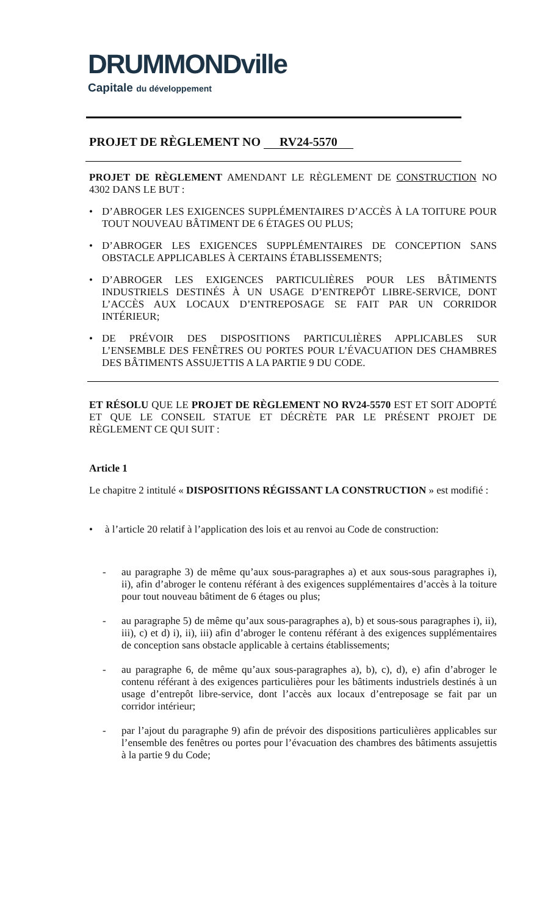DRUMMONDville
Capitale du développement
PROJET DE RÈGLEMENT NO RV24-5570
PROJET DE RÈGLEMENT AMENDANT LE RÈGLEMENT DE CONSTRUCTION NO 4302 DANS LE BUT :
• D’ABROGER LES EXIGENCES SUPPLÉMENTAIRES D’ACCÈS À LA TOITURE POUR TOUT NOUVEAU BÂTIMENT DE 6 ÉTAGES OU PLUS;
• D’ABROGER LES EXIGENCES SUPPLÉMENTAIRES DE CONCEPTION SANS OBSTACLE APPLICABLES À CERTAINS ÉTABLISSEMENTS;
• D’ABROGER LES EXIGENCES PARTICULIÈRES POUR LES BÂTIMENTS INDUSTRIELS DESTINÉS À UN USAGE D’ENTREPÔT LIBRE-SERVICE, DONT L’ACCÈS AUX LOCAUX D’ENTREPOSAGE SE FAIT PAR UN CORRIDOR INTÉRIEUR;
• DE PRÉVOIR DES DISPOSITIONS PARTICULIÈRES APPLICABLES SUR L’ENSEMBLE DES FENÊTRES OU PORTES POUR L’ÉVACUATION DES CHAMBRES DES BÂTIMENTS ASSUJETTIS A LA PARTIE 9 DU CODE.
ET RÉSOLU QUE LE PROJET DE RÈGLEMENT NO RV24-5570 EST ET SOIT ADOPTÉ ET QUE LE CONSEIL STATUE ET DÉCRÈTE PAR LE PRÉSENT PROJET DE RÈGLEMENT CE QUI SUIT :
Article 1
Le chapitre 2 intitulé « DISPOSITIONS RÉGISSANT LA CONSTRUCTION » est modifié :
• à l’article 20 relatif à l’application des lois et au renvoi au Code de construction:
- au paragraphe 3) de même qu’aux sous-paragraphes a) et aux sous-sous paragraphes i), ii), afin d’abroger le contenu référant à des exigences supplémentaires d’accès à la toiture pour tout nouveau bâtiment de 6 étages ou plus;
- au paragraphe 5) de même qu’aux sous-paragraphes a), b) et sous-sous paragraphes i), ii), iii), c) et d) i), ii), iii) afin d’abroger le contenu référant à des exigences supplémentaires de conception sans obstacle applicable à certains établissements;
- au paragraphe 6, de même qu’aux sous-paragraphes a), b), c), d), e) afin d’abroger le contenu référant à des exigences particulières pour les bâtiments industriels destinés à un usage d’entrepôt libre-service, dont l’accès aux locaux d’entreposage se fait par un corridor intérieur;
- par l’ajout du paragraphe 9) afin de prévoir des dispositions particulières applicables sur l’ensemble des fenêtres ou portes pour l’évacuation des chambres des bâtiments assujettis à la partie 9 du Code;